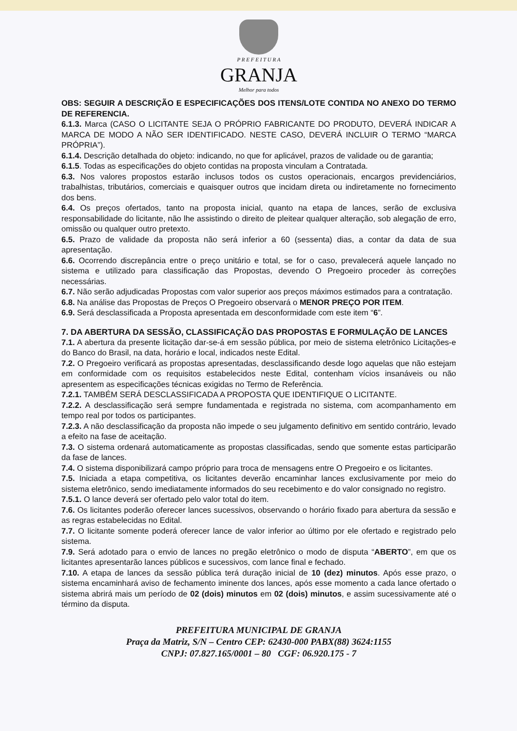P R E F E I T U R A
GRANJA
Melhor para todos
OBS: SEGUIR A DESCRIÇÃO E ESPECIFICAÇÕES DOS ITENS/LOTE CONTIDA NO ANEXO DO TERMO DE REFERENCIA.
6.1.3. Marca (CASO O LICITANTE SEJA O PRÓPRIO FABRICANTE DO PRODUTO, DEVERÁ INDICAR A MARCA DE MODO A NÃO SER IDENTIFICADO. NESTE CASO, DEVERÁ INCLUIR O TERMO “MARCA PRÓPRIA”).
6.1.4. Descrição detalhada do objeto: indicando, no que for aplicável, prazos de validade ou de garantia;
6.1.5. Todas as especificações do objeto contidas na proposta vinculam a Contratada.
6.3. Nos valores propostos estarão inclusos todos os custos operacionais, encargos previdenciários, trabalhistas, tributários, comerciais e quaisquer outros que incidam direta ou indiretamente no fornecimento dos bens.
6.4. Os preços ofertados, tanto na proposta inicial, quanto na etapa de lances, serão de exclusiva responsabilidade do licitante, não lhe assistindo o direito de pleitear qualquer alteração, sob alegação de erro, omissão ou qualquer outro pretexto.
6.5. Prazo de validade da proposta não será inferior a 60 (sessenta) dias, a contar da data de sua apresentação.
6.6. Ocorrendo discrepância entre o preço unitário e total, se for o caso, prevalecerá aquele lançado no sistema e utilizado para classificação das Propostas, devendo O Pregoeiro proceder às correções necessárias.
6.7. Não serão adjudicadas Propostas com valor superior aos preços máximos estimados para a contratação.
6.8. Na análise das Propostas de Preços O Pregoeiro observará o MENOR PREÇO POR ITEM.
6.9. Será desclassificada a Proposta apresentada em desconformidade com este item “6”.
7. DA ABERTURA DA SESSÃO, CLASSIFICAÇÃO DAS PROPOSTAS E FORMULAÇÃO DE LANCES
7.1. A abertura da presente licitação dar-se-á em sessão pública, por meio de sistema eletrônico Licitações-e do Banco do Brasil, na data, horário e local, indicados neste Edital.
7.2. O Pregoeiro verificará as propostas apresentadas, desclassificando desde logo aquelas que não estejam em conformidade com os requisitos estabelecidos neste Edital, contenham vícios insanáveis ou não apresentem as especificações técnicas exigidas no Termo de Referência.
7.2.1. TAMBÉM SERÁ DESCLASSIFICADA A PROPOSTA QUE IDENTIFIQUE O LICITANTE.
7.2.2. A desclassificação será sempre fundamentada e registrada no sistema, com acompanhamento em tempo real por todos os participantes.
7.2.3. A não desclassificação da proposta não impede o seu julgamento definitivo em sentido contrário, levado a efeito na fase de aceitação.
7.3. O sistema ordenará automaticamente as propostas classificadas, sendo que somente estas participarão da fase de lances.
7.4. O sistema disponibilizará campo próprio para troca de mensagens entre O Pregoeiro e os licitantes.
7.5. Iniciada a etapa competitiva, os licitantes deverão encaminhar lances exclusivamente por meio do sistema eletrônico, sendo imediatamente informados do seu recebimento e do valor consignado no registro.
7.5.1. O lance deverá ser ofertado pelo valor total do item.
7.6. Os licitantes poderão oferecer lances sucessivos, observando o horário fixado para abertura da sessão e as regras estabelecidas no Edital.
7.7. O licitante somente poderá oferecer lance de valor inferior ao último por ele ofertado e registrado pelo sistema.
7.9. Será adotado para o envio de lances no pregão eletrônico o modo de disputa “ABERTO”, em que os licitantes apresentarão lances públicos e sucessivos, com lance final e fechado.
7.10. A etapa de lances da sessão pública terá duração inicial de 10 (dez) minutos. Após esse prazo, o sistema encaminhará aviso de fechamento iminente dos lances, após esse momento a cada lance ofertado o sistema abrirá mais um período de 02 (dois) minutos em 02 (dois) minutos, e assim sucessivamente até o término da disputa.
PREFEITURA MUNICIPAL DE GRANJA
Praça da Matriz, S/N – Centro CEP: 62430-000 PABX(88) 3624:1155
CNPJ: 07.827.165/0001 – 80 CGF: 06.920.175 - 7